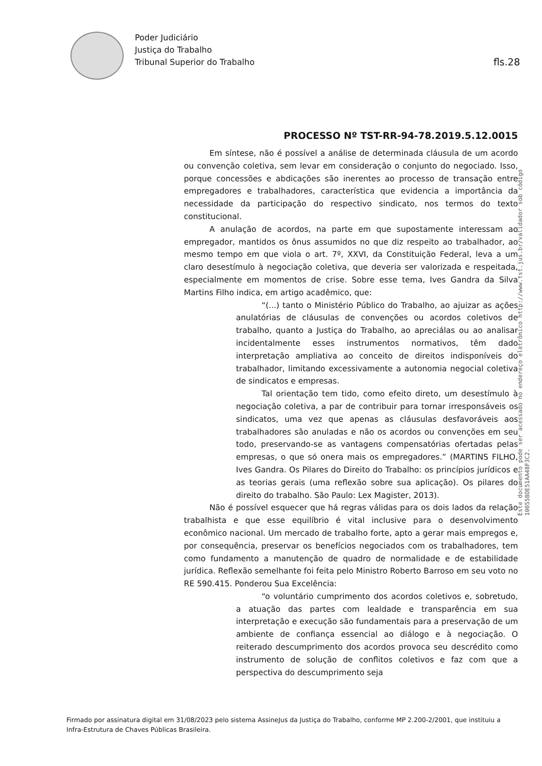Poder Judiciário
Justiça do Trabalho
Tribunal Superior do Trabalho
fls.28
PROCESSO Nº TST-RR-94-78.2019.5.12.0015
Em síntese, não é possível a análise de determinada cláusula de um acordo ou convenção coletiva, sem levar em consideração o conjunto do negociado. Isso, porque concessões e abdicações são inerentes ao processo de transação entre empregadores e trabalhadores, característica que evidencia a importância da necessidade da participação do respectivo sindicato, nos termos do texto constitucional.
A anulação de acordos, na parte em que supostamente interessam ao empregador, mantidos os ônus assumidos no que diz respeito ao trabalhador, ao mesmo tempo em que viola o art. 7º, XXVI, da Constituição Federal, leva a um claro desestímulo à negociação coletiva, que deveria ser valorizada e respeitada, especialmente em momentos de crise. Sobre esse tema, Ives Gandra da Silva Martins Filho indica, em artigo acadêmico, que:
“(...) tanto o Ministério Público do Trabalho, ao ajuizar as ações anulatórias de cláusulas de convenções ou acordos coletivos de trabalho, quanto a Justiça do Trabalho, ao apreciálas ou ao analisar incidentalmente esses instrumentos normativos, têm dado interpretação ampliativa ao conceito de direitos indisponíveis do trabalhador, limitando excessivamente a autonomia negocial coletiva de sindicatos e empresas.
Tal orientação tem tido, como efeito direto, um desestímulo à negociação coletiva, a par de contribuir para tornar irresponsáveis os sindicatos, uma vez que apenas as cláusulas desfavoráveis aos trabalhadores são anuladas e não os acordos ou convenções em seu todo, preservando-se as vantagens compensatórias ofertadas pelas empresas, o que só onera mais os empregadores.” (MARTINS FILHO, Ives Gandra. Os Pilares do Direito do Trabalho: os princípios jurídicos e as teorias gerais (uma reflexão sobre sua aplicação). Os pilares do direito do trabalho. São Paulo: Lex Magister, 2013).
Não é possível esquecer que há regras válidas para os dois lados da relação trabalhista e que esse equilíbrio é vital inclusive para o desenvolvimento econômico nacional. Um mercado de trabalho forte, apto a gerar mais empregos e, por consequência, preservar os benefícios negociados com os trabalhadores, tem como fundamento a manutenção de quadro de normalidade e de estabilidade jurídica. Reflexão semelhante foi feita pelo Ministro Roberto Barroso em seu voto no RE 590.415. Ponderou Sua Excelência:
“o voluntário cumprimento dos acordos coletivos e, sobretudo, a atuação das partes com lealdade e transparência em sua interpretação e execução são fundamentais para a preservação de um ambiente de confiança essencial ao diálogo e à negociação. O reiterado descumprimento dos acordos provoca seu descrédito como instrumento de solução de conflitos coletivos e faz com que a perspectiva do descumprimento seja
Este documento pode ser acessado no endereço eletrônico http://www.tst.jus.br/validador sob código 100558OE51AA48F3C2.
Firmado por assinatura digital em 31/08/2023 pelo sistema AssineJus da Justiça do Trabalho, conforme MP 2.200-2/2001, que instituiu a Infra-Estrutura de Chaves Públicas Brasileira.